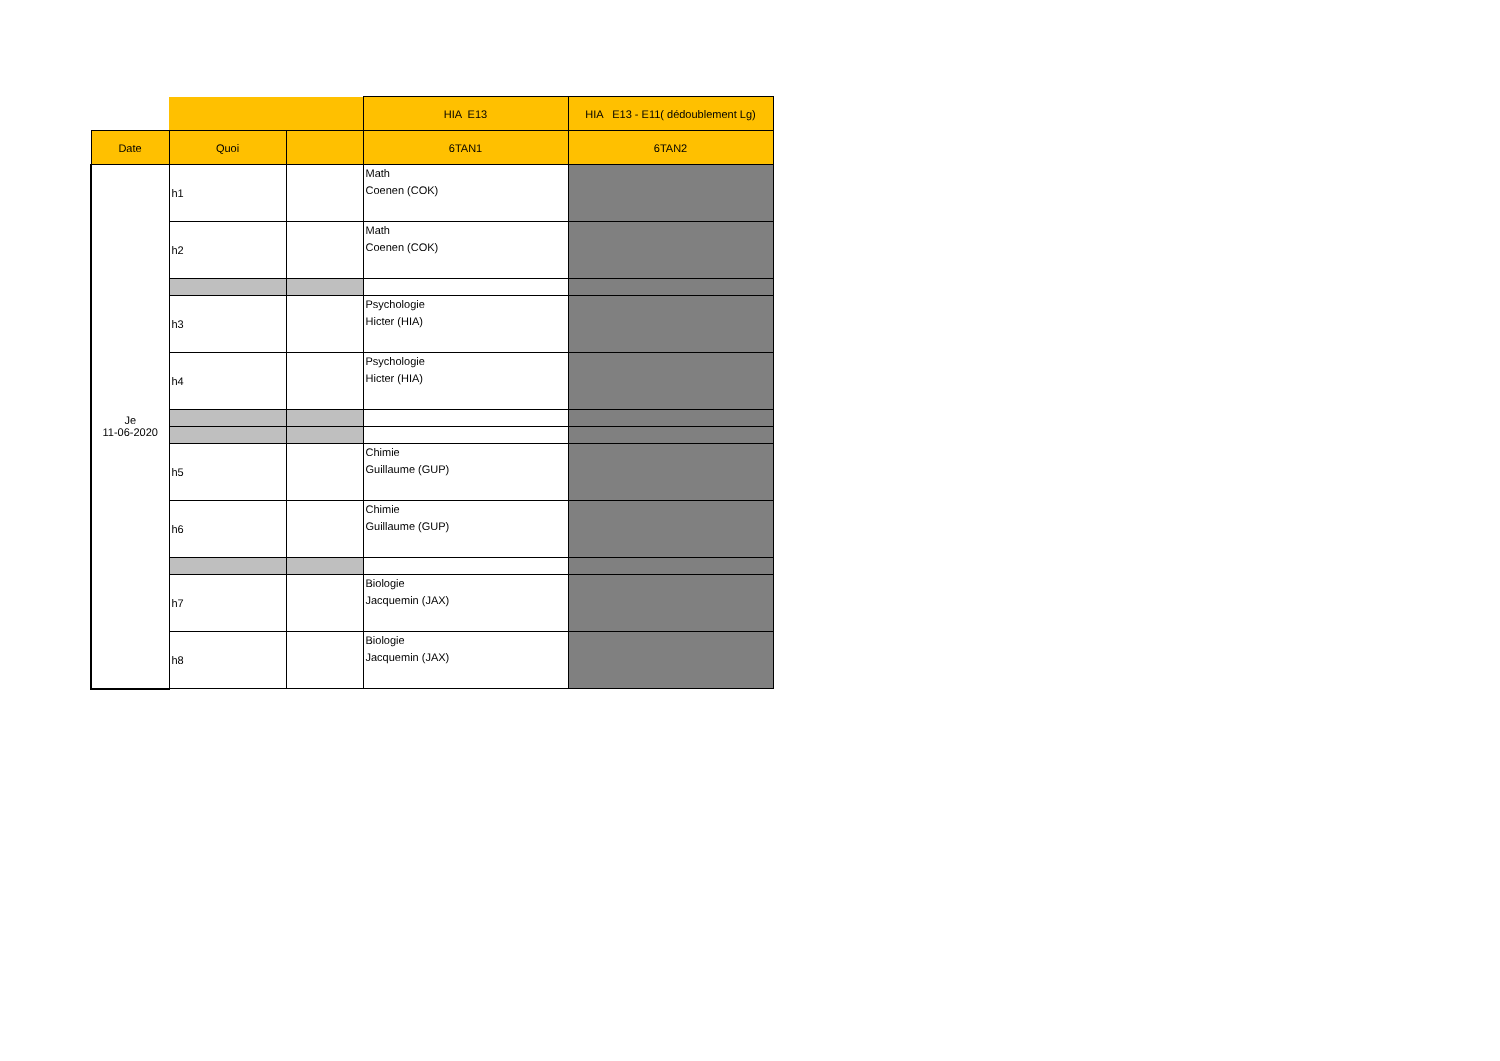| | | | HIA E13 | HIA E13 - E11( dédoublement Lg) |
| Date | Quoi | | 6TAN1 | 6TAN2 |
| Je 11-06-2020 | h1 | | Math Coenen (COK) | |
| | h2 | | Math Coenen (COK) | |
| | h3 | | Psychologie Hicter (HIA) | |
| | h4 | | Psychologie Hicter (HIA) | |
| | h5 | | Chimie Guillaume (GUP) | |
| | h6 | | Chimie Guillaume (GUP) | |
| | h7 | | Biologie Jacquemin (JAX) | |
| | h8 | | Biologie Jacquemin (JAX) | |